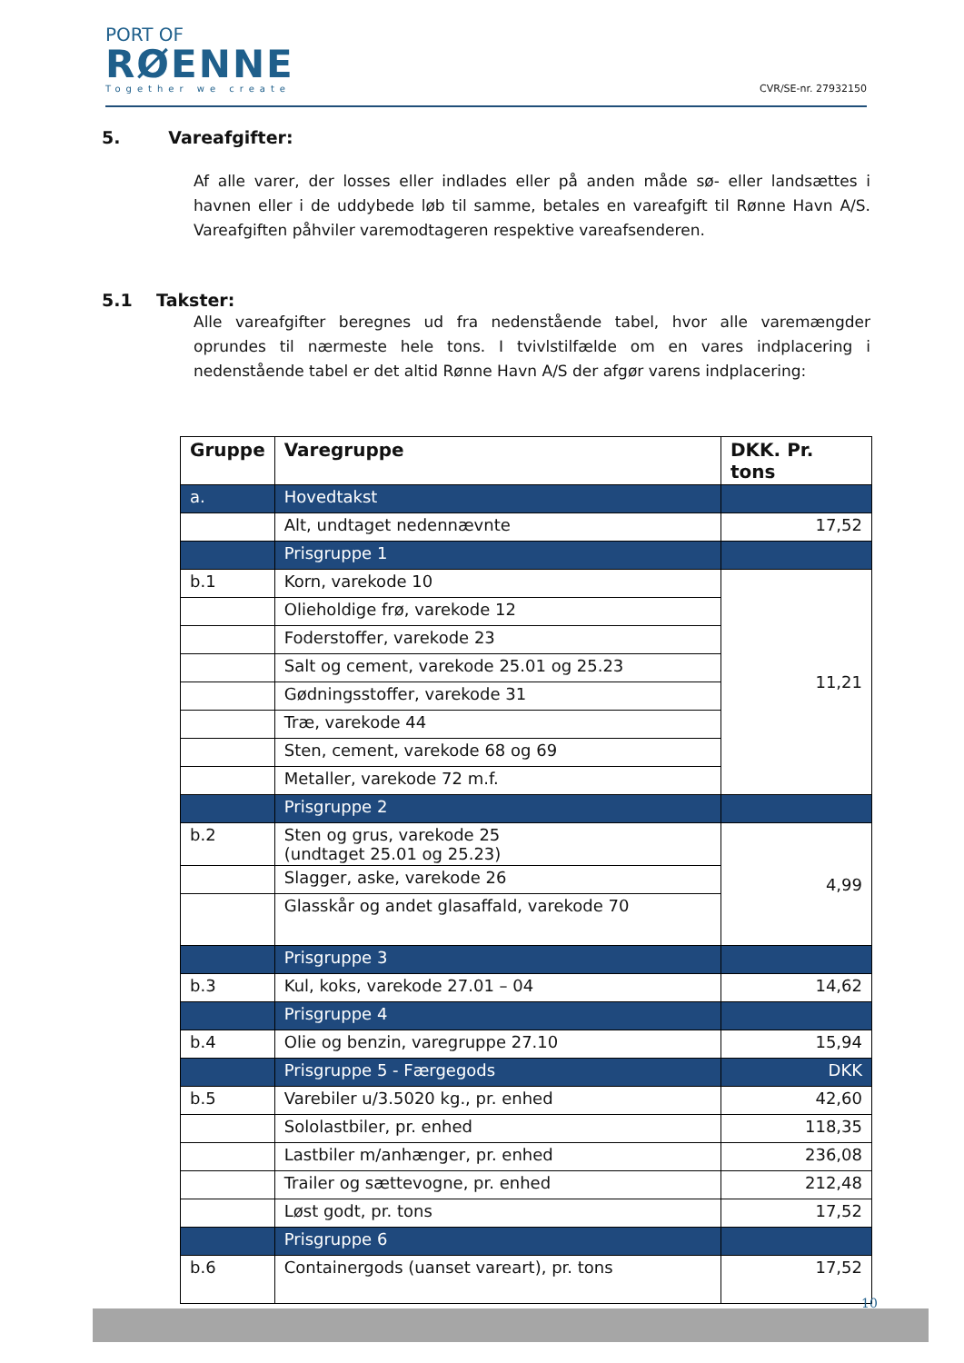PORT OF
RØENNE
Together we create
CVR/SE-nr. 27932150
5. Vareafgifter:
Af alle varer, der losses eller indlades eller på anden måde sø- eller landsættes i havnen eller i de uddybede løb til samme, betales en vareafgift til Rønne Havn A/S. Vareafgiften påhviler varemodtageren respektive vareafsenderen.
5.1 Takster:
Alle vareafgifter beregnes ud fra nedenstående tabel, hvor alle varemængder oprundes til nærmeste hele tons. I tvivlstilfælde om en vares indplacering i nedenstående tabel er det altid Rønne Havn A/S der afgør varens indplacering:
| Gruppe | Varegruppe | DKK. Pr. tons |
| --- | --- | --- |
| a. | Hovedtakst | |
| | Alt, undtaget nedennævnte | 17,52 |
| | Prisgruppe 1 | |
| b.1 | Korn, varekode 10 | 11,21 |
| | Olieholdige frø, varekode 12 | |
| | Foderstoffer, varekode 23 | |
| | Salt og cement, varekode 25.01 og 25.23 | |
| | Gødningsstoffer, varekode 31 | |
| | Træ, varekode 44 | |
| | Sten, cement, varekode 68 og 69 | |
| | Metaller, varekode 72 m.f. | |
| | Prisgruppe 2 | |
| b.2 | Sten og grus, varekode 25 (undtaget 25.01 og 25.23) | 4,99 |
| | Slagger, aske, varekode 26 | |
| | Glasskår og andet glasaffald, varekode 70 | |
| | Prisgruppe 3 | |
| b.3 | Kul, koks, varekode 27.01 – 04 | 14,62 |
| | Prisgruppe 4 | |
| b.4 | Olie og benzin, varegruppe 27.10 | 15,94 |
| | Prisgruppe 5 - Færgegods | DKK |
| b.5 | Varebiler u/3.5020 kg., pr. enhed | 42,60 |
| | Sololastbiler, pr. enhed | 118,35 |
| | Lastbiler m/anhænger, pr. enhed | 236,08 |
| | Trailer og sættevogne, pr. enhed | 212,48 |
| | Løst godt, pr. tons | 17,52 |
| | Prisgruppe 6 | |
| b.6 | Containergods (uanset vareart), pr. tons | 17,52 |
10